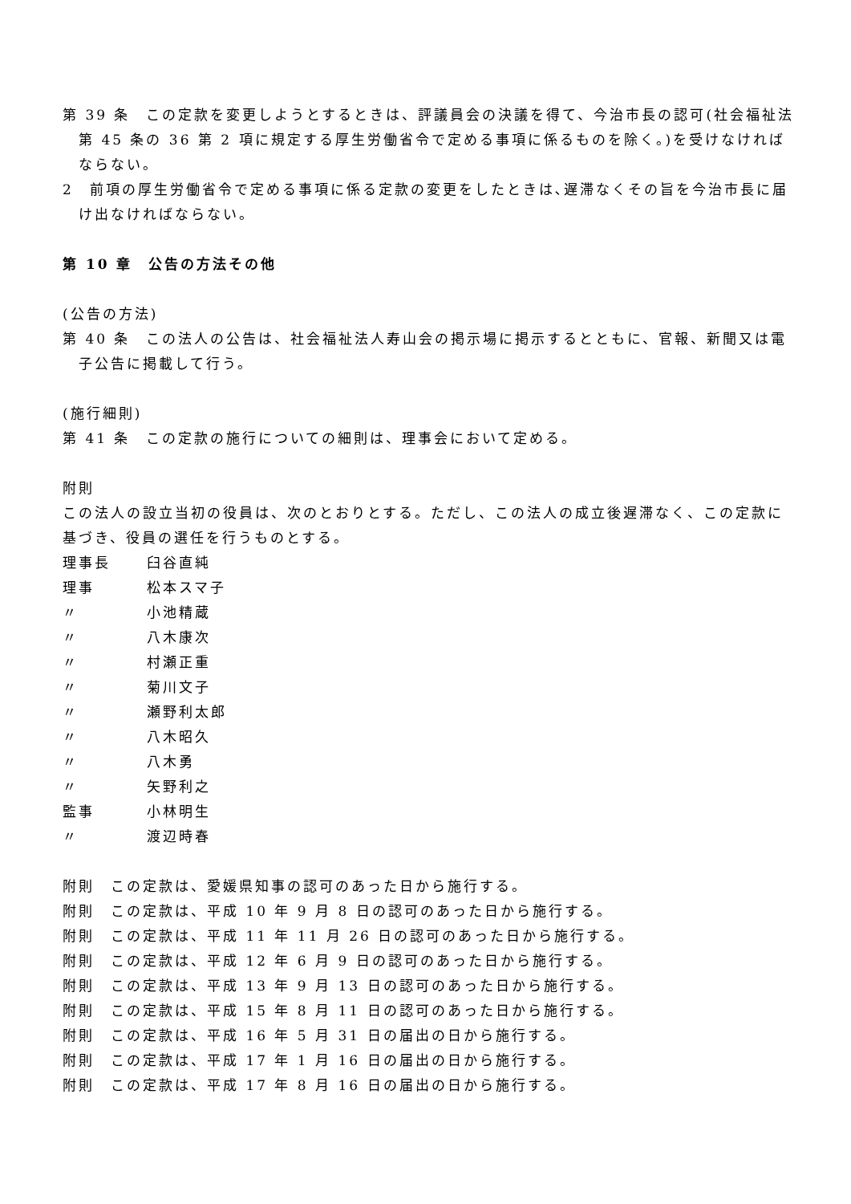第 39 条　この定款を変更しようとするときは、評議員会の決議を得て、今治市長の認可(社会福祉法第 45 条の 36 第 2 項に規定する厚生労働省令で定める事項に係るものを除く。)を受けなければならない。
2　前項の厚生労働省令で定める事項に係る定款の変更をしたときは､遅滞なくその旨を今治市長に届け出なければならない。
第 10 章　公告の方法その他
(公告の方法)
第 40 条　この法人の公告は、社会福祉法人寿山会の掲示場に掲示するとともに、官報、新聞又は電子公告に掲載して行う。
(施行細則)
第 41 条　この定款の施行についての細則は、理事会において定める。
附則
この法人の設立当初の役員は、次のとおりとする。ただし、この法人の成立後遅滞なく、この定款に基づき、役員の選任を行うものとする。
理事長 臼谷直純
理事 松本スマ子
〃 小池精蔵
〃 八木康次
〃 村瀬正重
〃 菊川文子
〃 瀬野利太郎
〃 八木昭久
〃 八木勇
〃 矢野利之
監事 小林明生
〃 渡辺時春
附則　この定款は、愛媛県知事の認可のあった日から施行する。
附則　この定款は、平成 10 年 9 月 8 日の認可のあった日から施行する。
附則　この定款は、平成 11 年 11 月 26 日の認可のあった日から施行する。
附則　この定款は、平成 12 年 6 月 9 日の認可のあった日から施行する。
附則　この定款は、平成 13 年 9 月 13 日の認可のあった日から施行する。
附則　この定款は、平成 15 年 8 月 11 日の認可のあった日から施行する。
附則　この定款は、平成 16 年 5 月 31 日の届出の日から施行する。
附則　この定款は、平成 17 年 1 月 16 日の届出の日から施行する。
附則　この定款は、平成 17 年 8 月 16 日の届出の日から施行する。